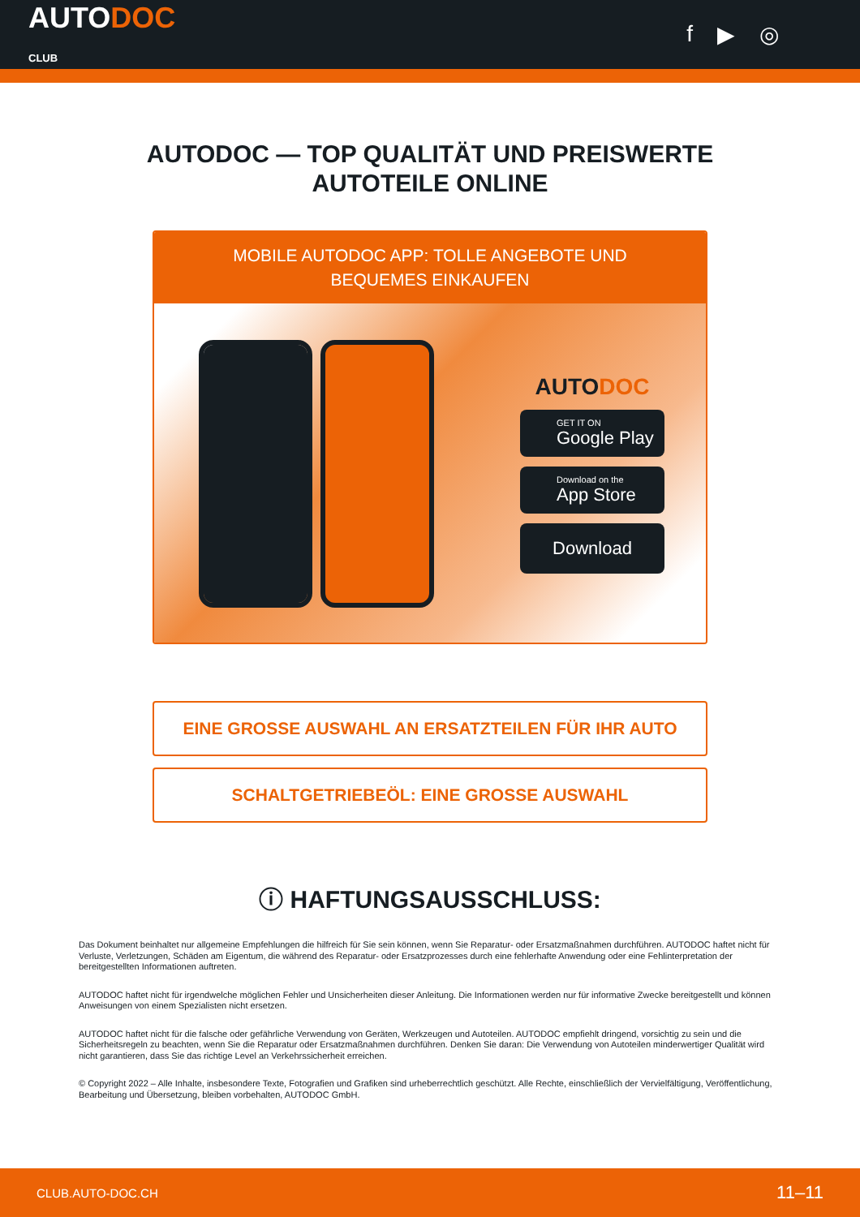AUTODOC
CLUB
f ▶ ◎
AUTODOC — TOP QUALITÄT UND PREISWERTE
AUTOTEILE ONLINE
MOBILE AUTODOC APP: TOLLE ANGEBOTE UND BEQUEMES EINKAUFEN
AUTODOC
GET IT ON
Google Play
Download on the
App Store
Download
EINE GROSSE AUSWAHL AN ERSATZTEILEN FÜR IHR AUTO
SCHALTGETRIEBEÖL: EINE GROSSE AUSWAHL
ⓘ HAFTUNGSAUSSCHLUSS:
Das Dokument beinhaltet nur allgemeine Empfehlungen die hilfreich für Sie sein können, wenn Sie Reparatur- oder Ersatzmaßnahmen durchführen. AUTODOC haftet nicht für Verluste, Verletzungen, Schäden am Eigentum, die während des Reparatur- oder Ersatzprozesses durch eine fehlerhafte Anwendung oder eine Fehlinterpretation der bereitgestellten Informationen auftreten.
AUTODOC haftet nicht für irgendwelche möglichen Fehler und Unsicherheiten dieser Anleitung. Die Informationen werden nur für informative Zwecke bereitgestellt und können Anweisungen von einem Spezialisten nicht ersetzen.
AUTODOC haftet nicht für die falsche oder gefährliche Verwendung von Geräten, Werkzeugen und Autoteilen. AUTODOC empfiehlt dringend, vorsichtig zu sein und die Sicherheitsregeln zu beachten, wenn Sie die Reparatur oder Ersatzmaßnahmen durchführen. Denken Sie daran: Die Verwendung von Autoteilen minderwertiger Qualität wird nicht garantieren, dass Sie das richtige Level an Verkehrssicherheit erreichen.
© Copyright 2022 – Alle Inhalte, insbesondere Texte, Fotografien und Grafiken sind urheberrechtlich geschützt. Alle Rechte, einschließlich der Vervielfältigung, Veröffentlichung, Bearbeitung und Übersetzung, bleiben vorbehalten, AUTODOC GmbH.
CLUB.AUTO-DOC.CH 11–11